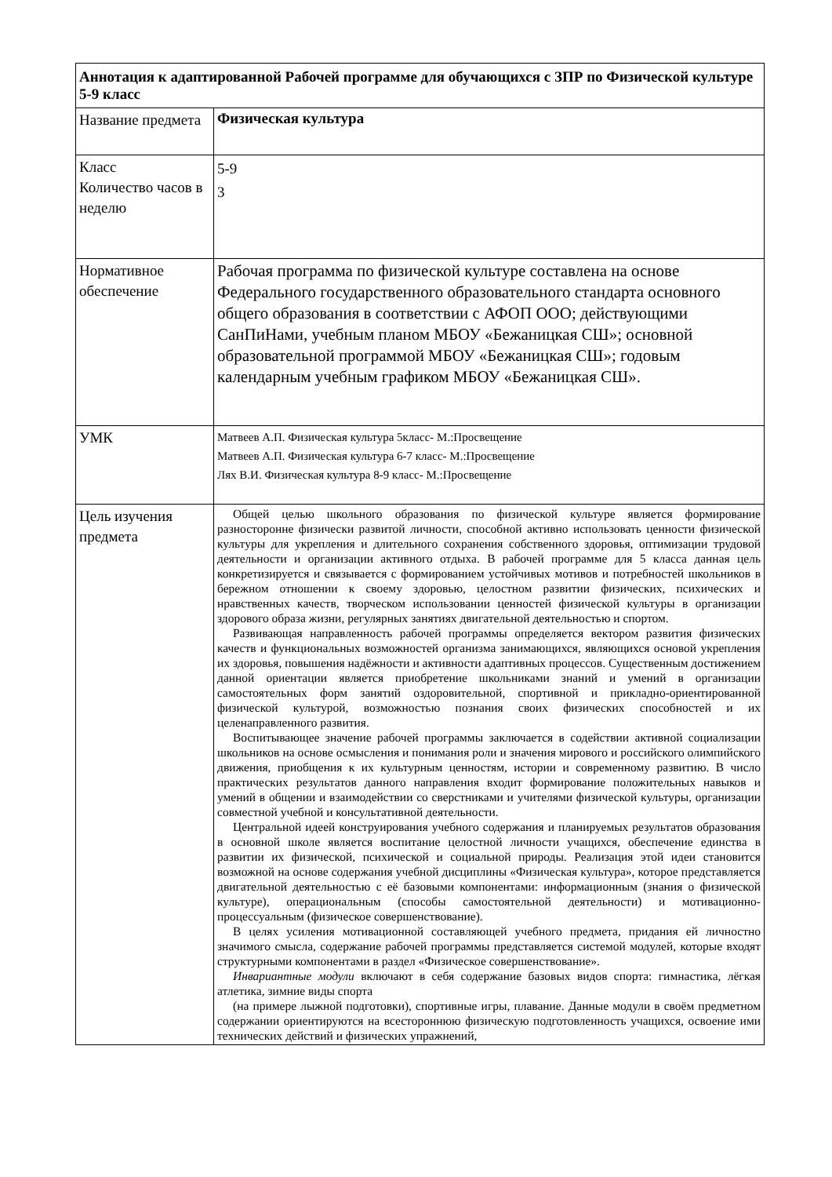| Аннотация к адаптированной Рабочей программе для обучающихся с ЗПР по Физической культуре 5-9 класс | |
| Название предмета | Физическая культура |
| Класс Количество часов в неделю | 5-9 3 |
| Нормативное обеспечение | Рабочая программа по физической культуре составлена на основе Федерального государственного образовательного стандарта основного общего образования в соответствии с АФОП ООО; действующими СанПиНами, учебным планом МБОУ «Бежаницкая СШ»; основной образовательной программой МБОУ «Бежаницкая СШ»; годовым календарным учебным графиком МБОУ «Бежаницкая СШ». |
| УМК | Матвеев А.П. Физическая культура 5класс- М.:Просвещение Матвеев А.П. Физическая культура 6-7 класс- М.:Просвещение Лях В.И. Физическая культура 8-9 класс- М.:Просвещение |
| Цель изучения предмета | Общей целью школьного образования по физической культуре является формирование разносторонне физически развитой личности, способной активно использовать ценности физической культуры для укрепления и длительного сохранения собственного здоровья, оптимизации трудовой деятельности и организации активного отдыха. В рабочей программе для 5 класса данная цель конкретизируется и связывается с формированием устойчивых мотивов и потребностей школьников в бережном отношении к своему здоровью, целостном развитии физических, психических и нравственных качеств, творческом использовании ценностей физической культуры в организации здорового образа жизни, регулярных занятиях двигательной деятельностью и спортом. Развивающая направленность рабочей программы определяется вектором развития физических качеств и функциональных возможностей организма занимающихся, являющихся основой укрепления их здоровья, повышения надёжности и активности адаптивных процессов. Существенным достижением данной ориентации является приобретение школьниками знаний и умений в организации самостоятельных форм занятий оздоровительной, спортивной и прикладно-ориентированной физической культурой, возможностью познания своих физических способностей и их целенаправленного развития. Воспитывающее значение рабочей программы заключается в содействии активной социализации школьников на основе осмысления и понимания роли и значения мирового и российского олимпийского движения, приобщения к их культурным ценностям, истории и современному развитию. В число практических результатов данного направления входит формирование положительных навыков и умений в общении и взаимодействии со сверстниками и учителями физической культуры, организации совместной учебной и консультативной деятельности. Центральной идеей конструирования учебного содержания и планируемых результатов образования в основной школе является воспитание целостной личности учащихся, обеспечение единства в развитии их физической, психической и социальной природы. Реализация этой идеи становится возможной на основе содержания учебной дисциплины «Физическая культура», которое представляется двигательной деятельностью с её базовыми компонентами: информационным (знания о физической культуре), операциональным (способы самостоятельной деятельности) и мотивационно-процессуальным (физическое совершенствование). В целях усиления мотивационной составляющей учебного предмета, придания ей личностно значимого смысла, содержание рабочей программы представляется системой модулей, которые входят структурными компонентами в раздел «Физическое совершенствование». Инвариантные модули включают в себя содержание базовых видов спорта: гимнастика, лёгкая атлетика, зимние виды спорта (на примере лыжной подготовки), спортивные игры, плавание. Данные модули в своём предметном содержании ориентируются на всестороннюю физическую подготовленность учащихся, освоение ими технических действий и физических упражнений, |